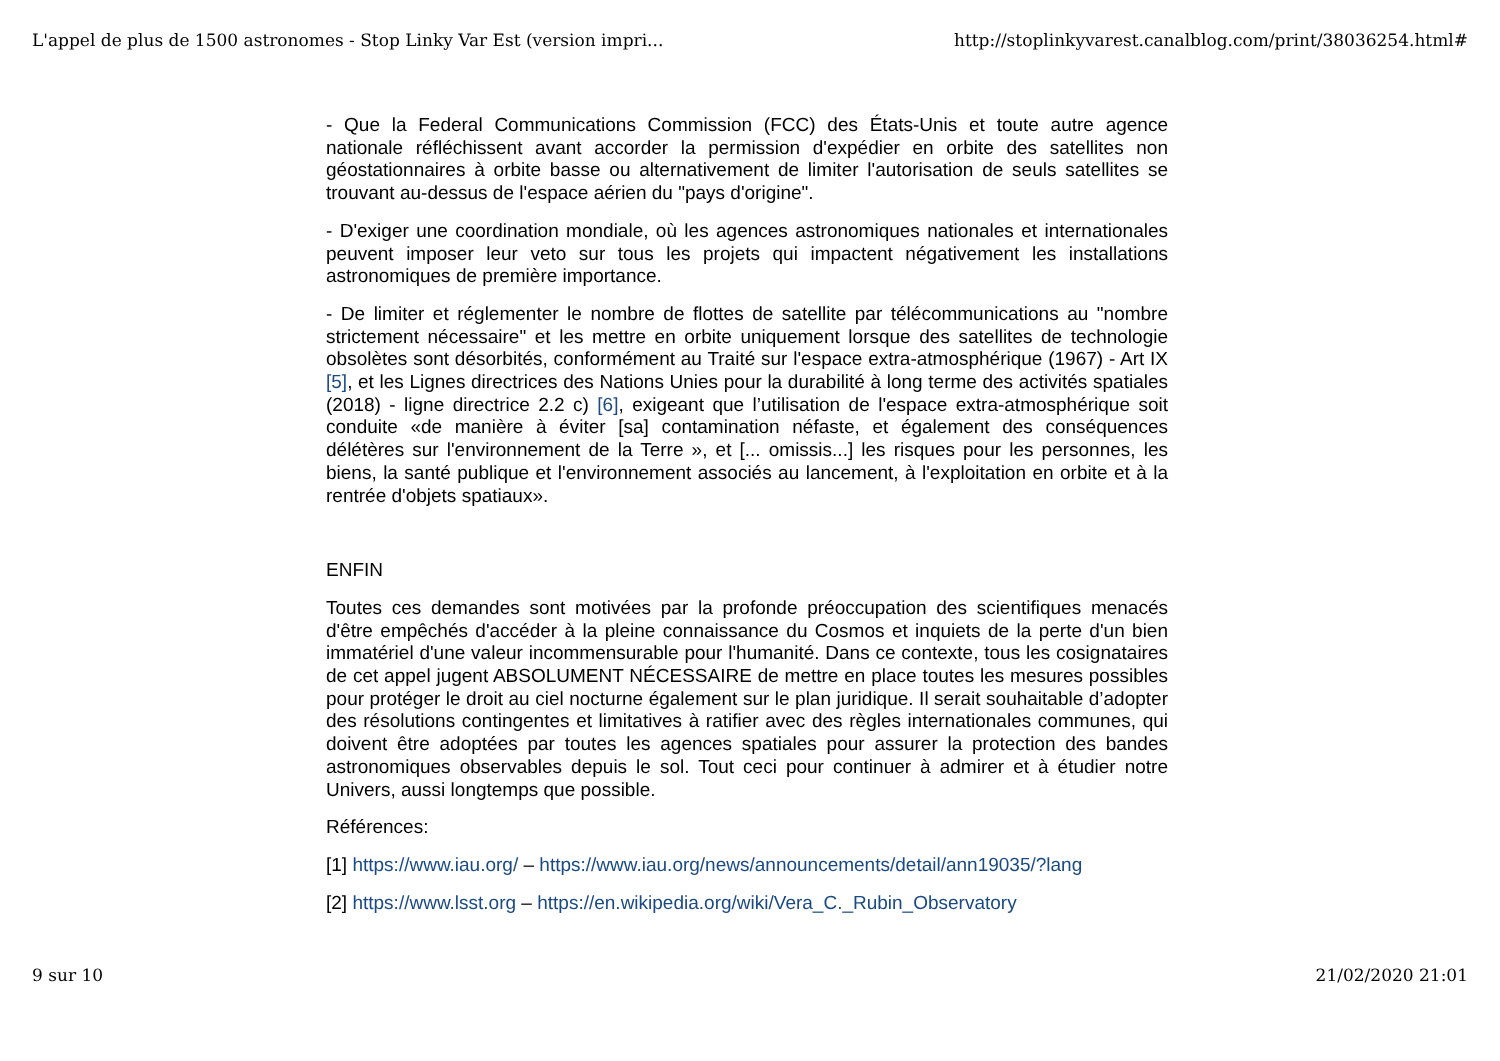L'appel de plus de 1500 astronomes - Stop Linky Var Est (version impri... http://stoplinkyvarest.canalblog.com/print/38036254.html#
- Que la Federal Communications Commission (FCC) des États-Unis et toute autre agence nationale réfléchissent avant accorder la permission d'expédier en orbite des satellites non géostationnaires à orbite basse ou alternativement de limiter l'autorisation de seuls satellites se trouvant au-dessus de l'espace aérien du "pays d'origine".
- D'exiger une coordination mondiale, où les agences astronomiques nationales et internationales peuvent imposer leur veto sur tous les projets qui impactent négativement les installations astronomiques de première importance.
- De limiter et réglementer le nombre de flottes de satellite par télécommunications au "nombre strictement nécessaire" et les mettre en orbite uniquement lorsque des satellites de technologie obsolètes sont désorbités, conformément au Traité sur l'espace extra-atmosphérique (1967) - Art IX [5], et les Lignes directrices des Nations Unies pour la durabilité à long terme des activités spatiales (2018) - ligne directrice 2.2 c) [6], exigeant que l’utilisation de l'espace extra-atmosphérique soit conduite «de manière à éviter [sa] contamination néfaste, et également des conséquences délétères sur l'environnement de la Terre », et [... omissis...] les risques pour les personnes, les biens, la santé publique et l'environnement associés au lancement, à l'exploitation en orbite et à la rentrée d'objets spatiaux».
ENFIN
Toutes ces demandes sont motivées par la profonde préoccupation des scientifiques menacés d'être empêchés d'accéder à la pleine connaissance du Cosmos et inquiets de la perte d'un bien immatériel d'une valeur incommensurable pour l'humanité. Dans ce contexte, tous les cosignataires de cet appel jugent ABSOLUMENT NÉCESSAIRE de mettre en place toutes les mesures possibles pour protéger le droit au ciel nocturne également sur le plan juridique. Il serait souhaitable d’adopter des résolutions contingentes et limitatives à ratifier avec des règles internationales communes, qui doivent être adoptées par toutes les agences spatiales pour assurer la protection des bandes astronomiques observables depuis le sol. Tout ceci pour continuer à admirer et à étudier notre Univers, aussi longtemps que possible.
Références:
[1] https://www.iau.org/ – https://www.iau.org/news/announcements/detail/ann19035/?lang
[2] https://www.lsst.org – https://en.wikipedia.org/wiki/Vera_C._Rubin_Observatory
9 sur 10 21/02/2020 21:01